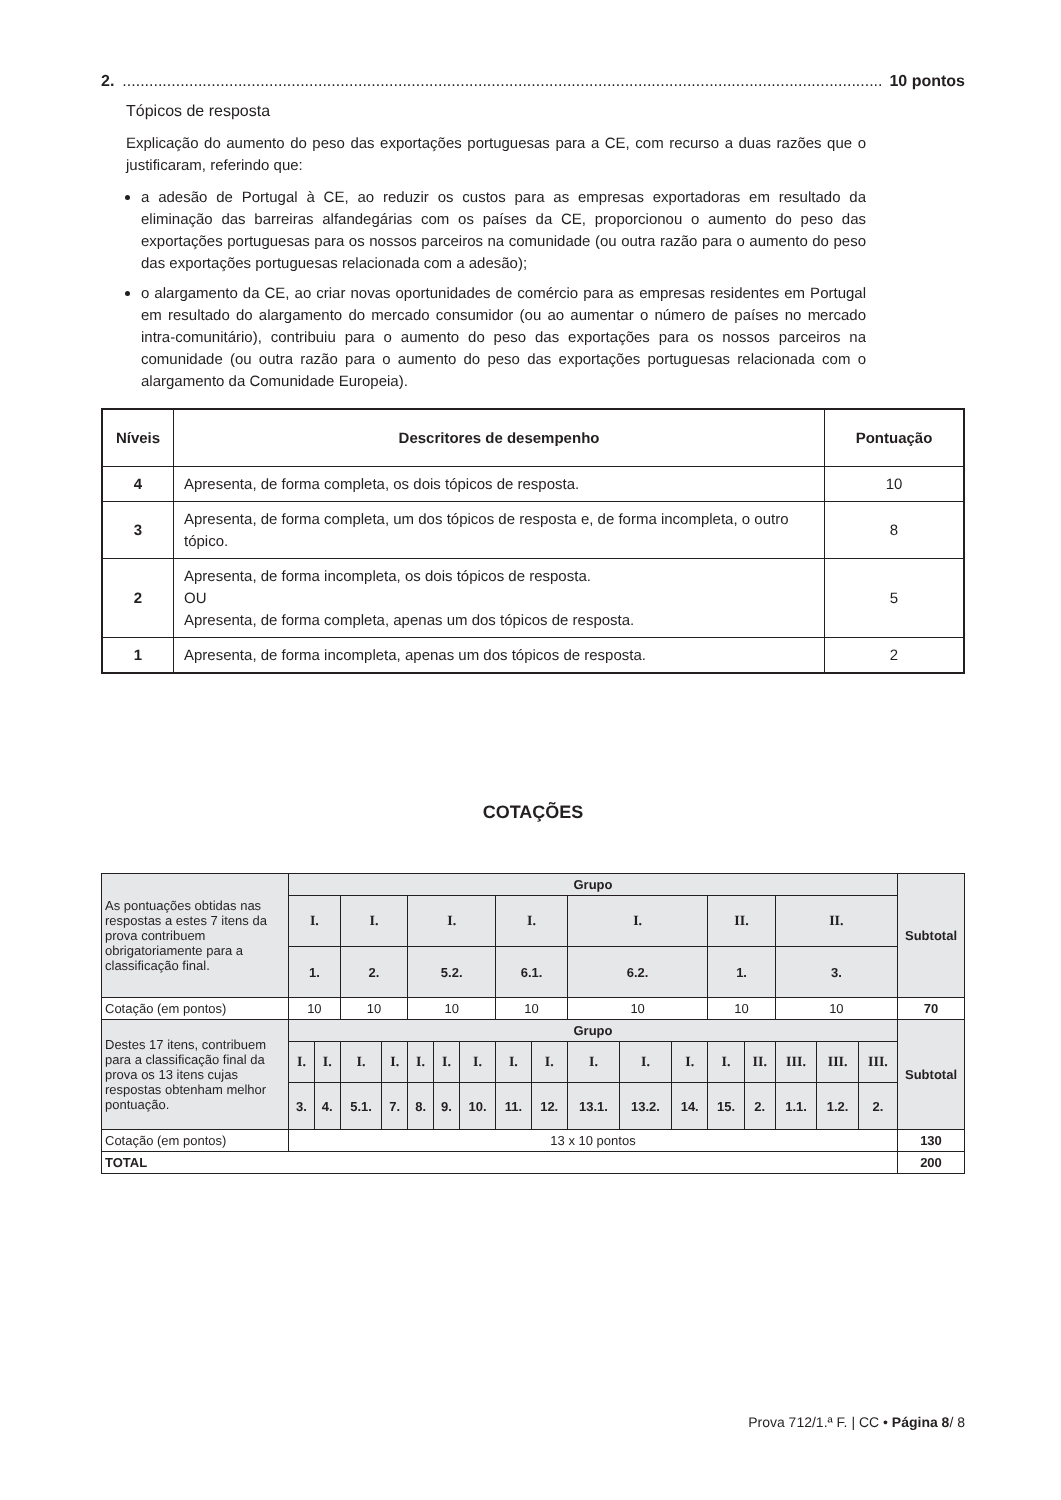2............................................................................................................................................................................... 10 pontos
Tópicos de resposta
Explicação do aumento do peso das exportações portuguesas para a CE, com recurso a duas razões que o justificaram, referindo que:
a adesão de Portugal à CE, ao reduzir os custos para as empresas exportadoras em resultado da eliminação das barreiras alfandegárias com os países da CE, proporcionou o aumento do peso das exportações portuguesas para os nossos parceiros na comunidade (ou outra razão para o aumento do peso das exportações portuguesas relacionada com a adesão);
o alargamento da CE, ao criar novas oportunidades de comércio para as empresas residentes em Portugal em resultado do alargamento do mercado consumidor (ou ao aumentar o número de países no mercado intra-comunitário), contribuiu para o aumento do peso das exportações para os nossos parceiros na comunidade (ou outra razão para o aumento do peso das exportações portuguesas relacionada com o alargamento da Comunidade Europeia).
| Níveis | Descritores de desempenho | Pontuação |
| --- | --- | --- |
| 4 | Apresenta, de forma completa, os dois tópicos de resposta. | 10 |
| 3 | Apresenta, de forma completa, um dos tópicos de resposta e, de forma incompleta, o outro tópico. | 8 |
| 2 | Apresenta, de forma incompleta, os dois tópicos de resposta. OU Apresenta, de forma completa, apenas um dos tópicos de resposta. | 5 |
| 1 | Apresenta, de forma incompleta, apenas um dos tópicos de resposta. | 2 |
COTAÇÕES
| As pontuações obtidas nas respostas a estes 7 itens da prova contribuem obrigatoriamente para a classificação final. | Grupo | | | | | | | | | | | | | | | | | Subtotal |
| | I. | | I. | | I. | | | I. | | I. | | | II. | | II. | | | |
| | 1. | | 2. | | 5.2. | | | 6.1. | | 6.2. | | | 1. | | 3. | | | |
| Cotação (em pontos) | 10 | | 10 | | 10 | | | 10 | | 10 | | | 10 | | 10 | | | 70 |
| Destes 17 itens, contribuem para a classificação final da prova os 13 itens cujas respostas obtenham melhor pontuação. | Grupo | | | | | | | | | | | | | | | | | Subtotal |
| | I. | I. | I. | I. | I. | I. | I. | I. | I. | I. | I. | I. | I. | II. | III. | III. | III. | |
| | 3. | 4. | 5.1. | 7. | 8. | 9. | 10. | 11. | 12. | 13.1. | 13.2. | 14. | 15. | 2. | 1.1. | 1.2. | 2. | |
| Cotação (em pontos) | 13 x 10 pontos | | | | | | | | | | | | | | | | | 130 |
| TOTAL | | | | | | | | | | | | | | | | | | 200 |
Prova 712/1.ª F. | CC • Página 8/ 8